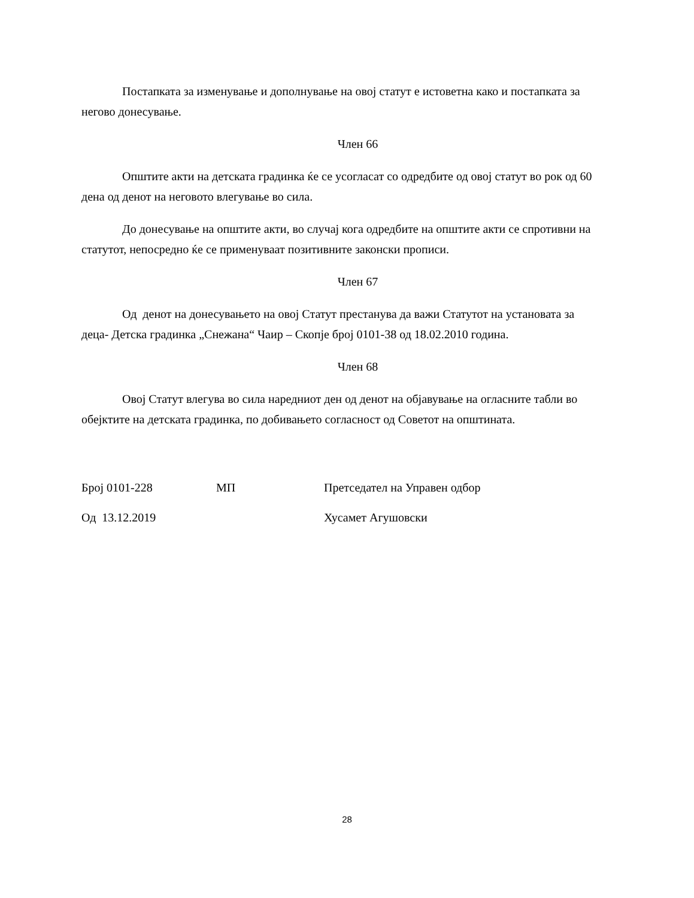Постапката за изменување и дополнување на овој статут е истоветна како и постапката за негово донесување.
Член 66
Општите акти на детската градинка ќе се усогласат со одредбите од овој статут во рок од 60 дена од денот на неговото влегување во сила.
До донесување на општите акти, во случај кога одредбите на општите акти се спротивни на статутот, непосредно ќе се применуваат позитивните законски прописи.
Член 67
Од денот на донесувањето на овој Статут престанува да важи Статутот на установата за деца- Детска градинка „Снежана“ Чаир – Скопје број 0101-38 од 18.02.2010 година.
Член 68
Овој Статут влегува во сила наредниот ден од денот на објавување на огласните табли во обејктите на детската градинка, по добивањето согласност од Советот на општината.
Број 0101-228 МП Претседател на Управен одбор
Од 13.12.2019 Хусамет Агушовски
28